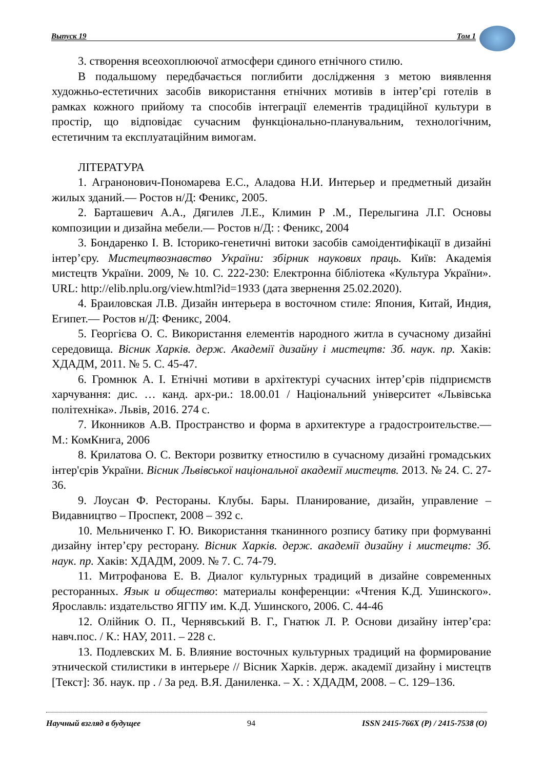Выпуск 19 Том 1
3. створення всеохоплюючої атмосфери єдиного етнічного стилю.
В подальшому передбачається поглибити дослідження з метою виявлення художньо-естетичних засобів використання етнічних мотивів в інтер’єрі готелів в рамках кожного прийому та способів інтеграції елементів традиційної культури в простір, що відповідає сучасним функціонально-планувальним, технологічним, естетичним та експлуатаційним вимогам.
ЛІТЕРАТУРА
1. Агранонович-Пономарева Е.С., Аладова Н.И. Интерьер и предметный дизайн жилых зданий.— Ростов н/Д: Феникс, 2005.
2. Барташевич А.А., Дягилев Л.Е., Климин Р .М., Перелыгина Л.Г. Основы композиции и дизайна мебели.— Ростов н/Д: : Феникс, 2004
3. Бондаренко І. В. Історико-генетичні витоки засобів самоідентифікації в дизайні інтер’єру. Мистецтвознавство України: збірник наукових праць. Київ: Академія мистецтв України. 2009, № 10. С. 222-230: Електронна бібліотека «Культура України». URL: http://elib.nplu.org/view.html?id=1933 (дата звернення 25.02.2020).
4. Браиловская Л.В. Дизайн интерьера в восточном стиле: Япония, Китай, Индия, Египет.— Ростов н/Д: Феникс, 2004.
5. Георгієва О. С. Використання елементів народного житла в сучасному дизайні середовища. Вісник Харків. держ. Академії дизайну і мистецтв: Зб. наук. пр. Хаків: ХДАДМ, 2011. № 5. С. 45-47.
6. Громнюк А. І. Етнічні мотиви в архітектурі сучасних інтер’єрів підприємств харчування: дис. … канд. арх-ри.: 18.00.01 / Національний університет «Львівська політехніка». Львів, 2016. 274 с.
7. Иконников А.В. Пространство и форма в архитектуре а градостроительстве.— М.: КомКнига, 2006
8. Крилатова О. С. Вектори розвитку етностилю в сучасному дизайні громадських інтер'єрів України. Вісник Львівської національної академії мистецтв. 2013. № 24. С. 27-36.
9. Лоусан Ф. Рестораны. Клубы. Бары. Планирование, дизайн, управление – Видавництво – Проспект, 2008 – 392 с.
10. Мельниченко Г. Ю. Використання тканинного розпису батику при формуванні дизайну інтер’єру ресторану. Вісник Харків. держ. академії дизайну і мистецтв: Зб. наук. пр. Хаків: ХДАДМ, 2009. № 7. С. 74-79.
11. Митрофанова Е. В. Диалог культурных традиций в дизайне современных ресторанных. Язык и общество: материалы конференции: «Чтения К.Д. Ушинского». Ярославль: издательство ЯГПУ им. К.Д. Ушинского, 2006. С. 44-46
12. Олійник О. П., Чернявський В. Г., Гнатюк Л. Р. Основи дизайну інтер’єра: навч.пос. / К.: НАУ, 2011. – 228 с.
13. Подлевских М. Б. Влияние восточных культурных традиций на формирование этнической стилистики в интерьере // Вісник Харків. держ. академії дизайну і мистецтв [Текст]: Зб. наук. пр . / За ред. В.Я. Даниленка. – Х. : ХДАДМ, 2008. – С. 129–136.
Научный взгляд в будущее 94 ISSN 2415-766X (P) / 2415-7538 (O)